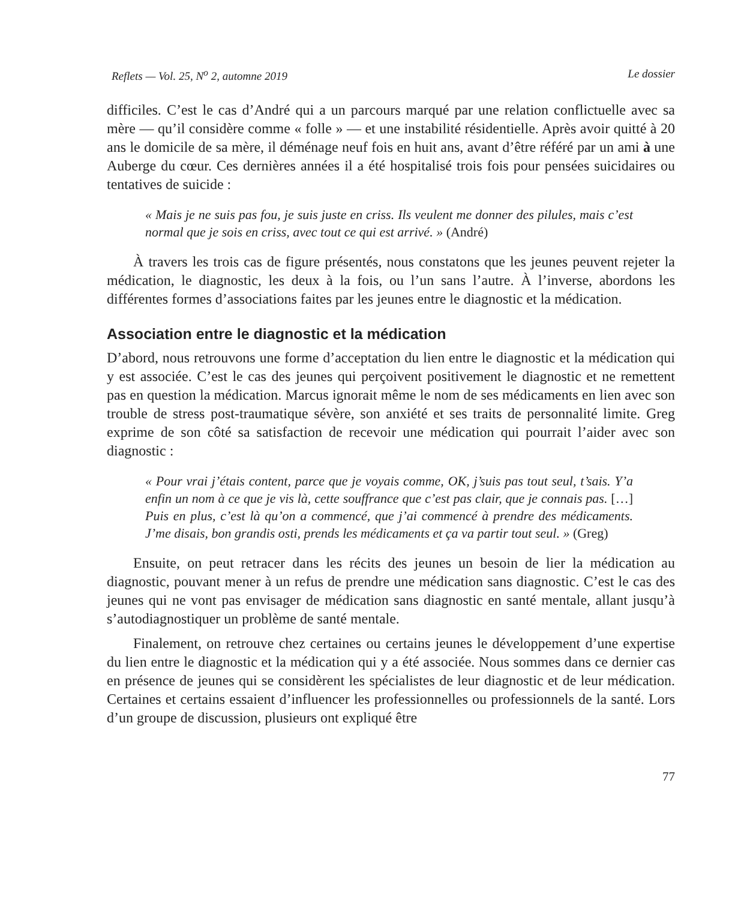Reflets — Vol. 25, N<sup>o</sup> 2, automne 2019 Le dossier
difficiles. C’est le cas d’André qui a un parcours marqué par une relation conflictuelle avec sa mère — qu’il considère comme « folle » — et une instabilité résidentielle. Après avoir quitté à 20 ans le domicile de sa mère, il déménage neuf fois en huit ans, avant d’être référé par un ami à une Auberge du cœur. Ces dernières années il a été hospitalisé trois fois pour pensées suicidaires ou tentatives de suicide :
« Mais je ne suis pas fou, je suis juste en criss. Ils veulent me donner des pilules, mais c’est normal que je sois en criss, avec tout ce qui est arrivé. » (André)
À travers les trois cas de figure présentés, nous constatons que les jeunes peuvent rejeter la médication, le diagnostic, les deux à la fois, ou l’un sans l’autre. À l’inverse, abordons les différentes formes d’associations faites par les jeunes entre le diagnostic et la médication.
Association entre le diagnostic et la médication
D’abord, nous retrouvons une forme d’acceptation du lien entre le diagnostic et la médication qui y est associée. C’est le cas des jeunes qui perçoivent positivement le diagnostic et ne remettent pas en question la médication. Marcus ignorait même le nom de ses médicaments en lien avec son trouble de stress post-traumatique sévère, son anxiété et ses traits de personnalité limite. Greg exprime de son côté sa satisfaction de recevoir une médication qui pourrait l’aider avec son diagnostic :
« Pour vrai j’étais content, parce que je voyais comme, OK, j’suis pas tout seul, t’sais. Y’a enfin un nom à ce que je vis là, cette souffrance que c’est pas clair, que je connais pas. […] Puis en plus, c’est là qu’on a commencé, que j’ai commencé à prendre des médicaments. J’me disais, bon grandis osti, prends les médicaments et ça va partir tout seul. » (Greg)
Ensuite, on peut retracer dans les récits des jeunes un besoin de lier la médication au diagnostic, pouvant mener à un refus de prendre une médication sans diagnostic. C’est le cas des jeunes qui ne vont pas envisager de médication sans diagnostic en santé mentale, allant jusqu’à s’autodiagnostiquer un problème de santé mentale.
Finalement, on retrouve chez certaines ou certains jeunes le développement d’une expertise du lien entre le diagnostic et la médication qui y a été associée. Nous sommes dans ce dernier cas en présence de jeunes qui se considèrent les spécialistes de leur diagnostic et de leur médication. Certaines et certains essaient d’influencer les professionnelles ou professionnels de la santé. Lors d’un groupe de discussion, plusieurs ont expliqué être
77